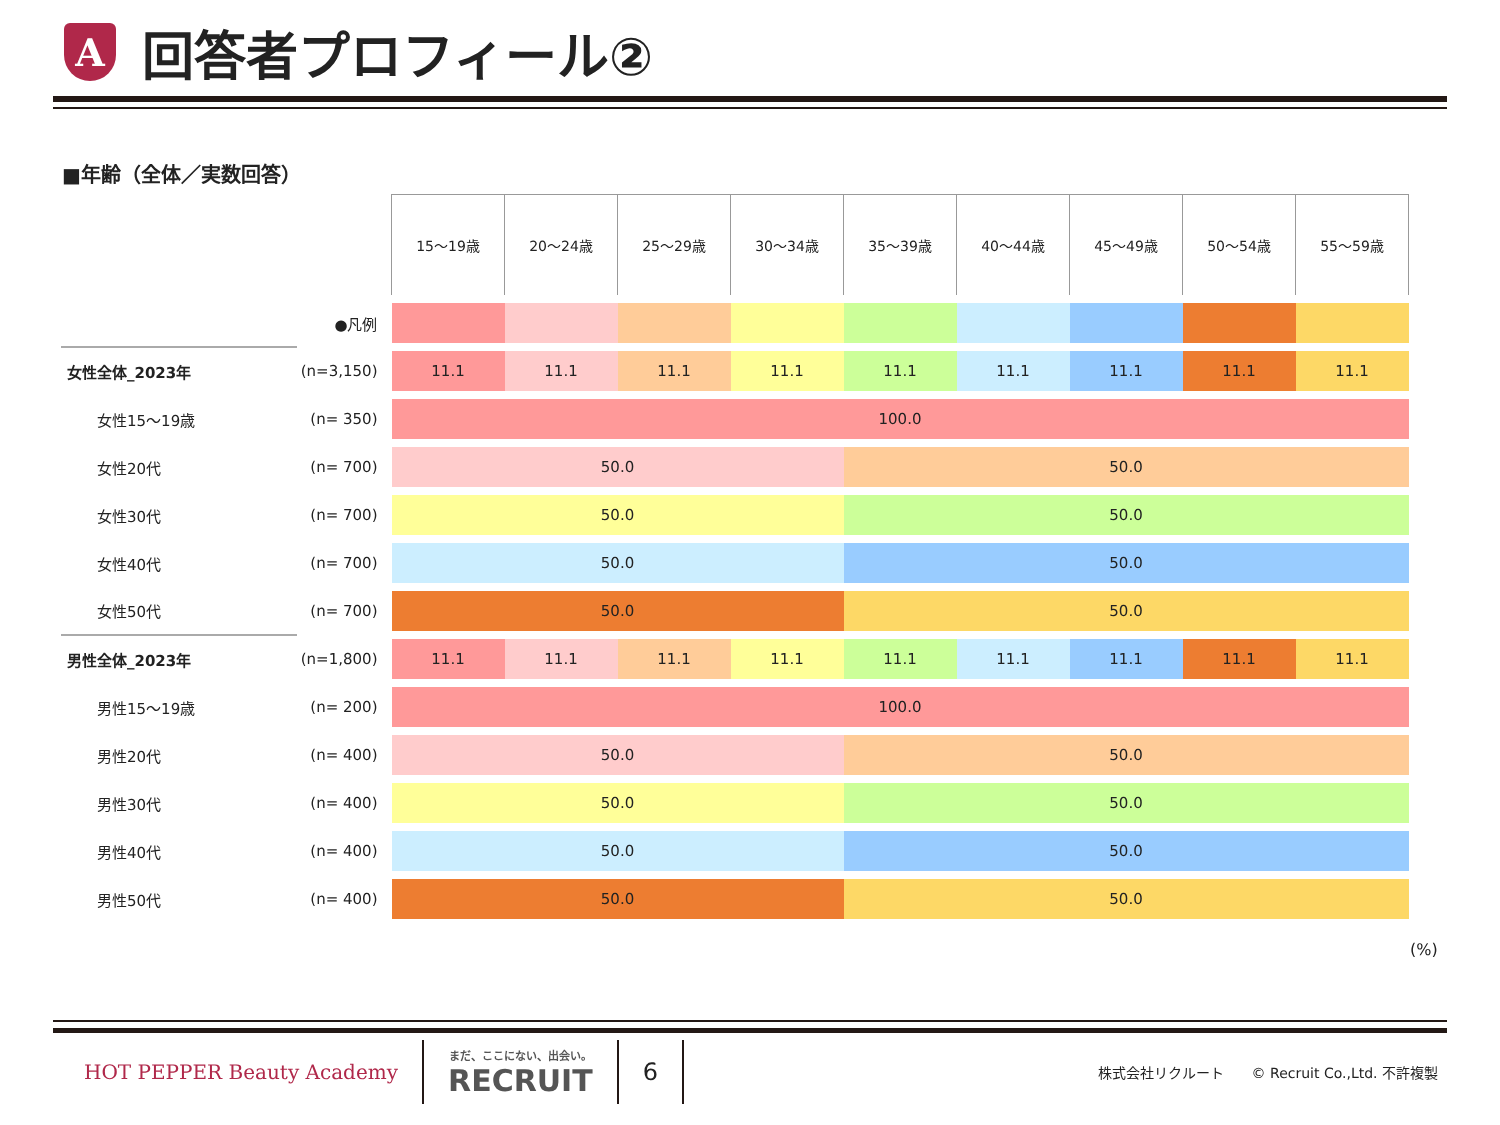A
回答者プロフィール②
■年齢（全体／実数回答）
| | | 15～19歳 | 20～24歳 | 25～29歳 | 30～34歳 | 35～39歳 | 40～44歳 | 45～49歳 | 50～54歳 | 55～59歳 |
| | ●凡例 | | | | | | | | | |
| 女性全体_2023年 | (n=3,150) | 11.1 | 11.1 | 11.1 | 11.1 | 11.1 | 11.1 | 11.1 | 11.1 | 11.1 |
| 女性15～19歳 | (n= 350) | 100.0 | | | | | | | | |
| 女性20代 | (n= 700) | 50.0 | | | | 50.0 | | | | |
| 女性30代 | (n= 700) | 50.0 | | | | 50.0 | | | | |
| 女性40代 | (n= 700) | 50.0 | | | | 50.0 | | | | |
| 女性50代 | (n= 700) | 50.0 | | | | 50.0 | | | | |
| 男性全体_2023年 | (n=1,800) | 11.1 | 11.1 | 11.1 | 11.1 | 11.1 | 11.1 | 11.1 | 11.1 | 11.1 |
| 男性15～19歳 | (n= 200) | 100.0 | | | | | | | | |
| 男性20代 | (n= 400) | 50.0 | | | | 50.0 | | | | |
| 男性30代 | (n= 400) | 50.0 | | | | 50.0 | | | | |
| 男性40代 | (n= 400) | 50.0 | | | | 50.0 | | | | |
| 男性50代 | (n= 400) | 50.0 | | | | 50.0 | | | | |
(%)
HOT PEPPER Beauty Academy
まだ、ここにない、出会い。
RECRUIT
6
株式会社リクルート　　© Recruit Co.,Ltd. 不許複製